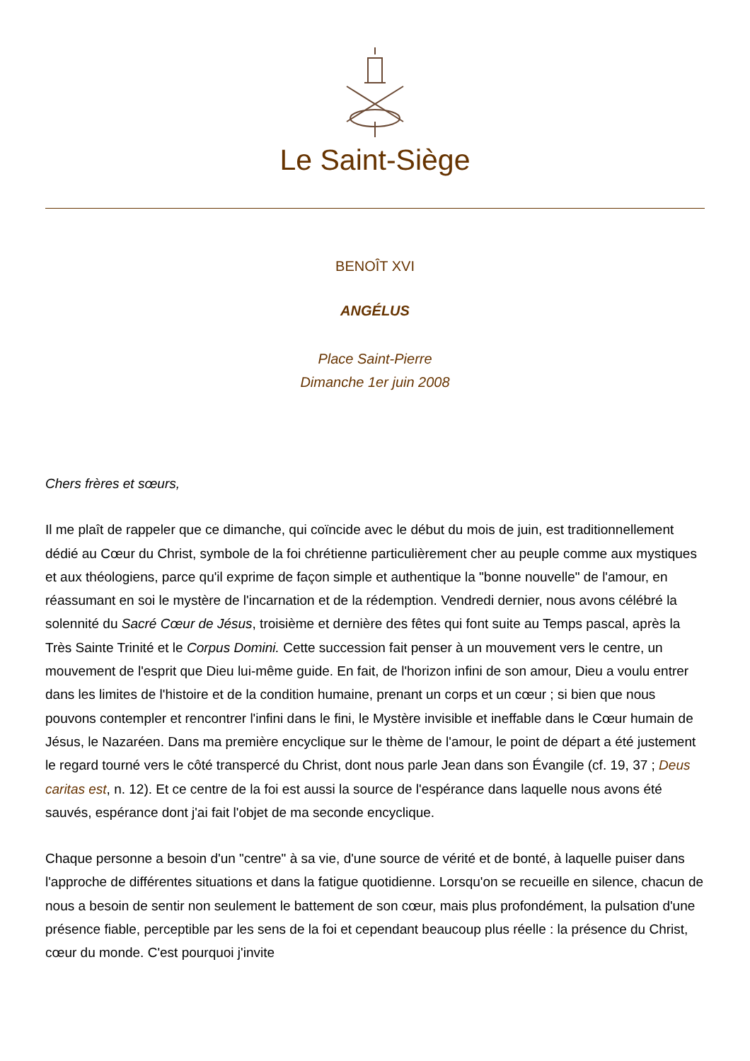Le Saint-Siège
BENOÎT XVI
ANGÉLUS
Place Saint-Pierre
Dimanche 1er juin 2008
Chers frères et sœurs,
Il me plaît de rappeler que ce dimanche, qui coïncide avec le début du mois de juin, est traditionnellement dédié au Cœur du Christ, symbole de la foi chrétienne particulièrement cher au peuple comme aux mystiques et aux théologiens, parce qu'il exprime de façon simple et authentique la "bonne nouvelle" de l'amour, en réassumant en soi le mystère de l'incarnation et de la rédemption. Vendredi dernier, nous avons célébré la solennité du Sacré Cœur de Jésus, troisième et dernière des fêtes qui font suite au Temps pascal, après la Très Sainte Trinité et le Corpus Domini. Cette succession fait penser à un mouvement vers le centre, un mouvement de l'esprit que Dieu lui-même guide. En fait, de l'horizon infini de son amour, Dieu a voulu entrer dans les limites de l'histoire et de la condition humaine, prenant un corps et un cœur ; si bien que nous pouvons contempler et rencontrer l'infini dans le fini, le Mystère invisible et ineffable dans le Cœur humain de Jésus, le Nazaréen. Dans ma première encyclique sur le thème de l'amour, le point de départ a été justement le regard tourné vers le côté transpercé du Christ, dont nous parle Jean dans son Évangile (cf. 19, 37 ; Deus caritas est, n. 12). Et ce centre de la foi est aussi la source de l'espérance dans laquelle nous avons été sauvés, espérance dont j'ai fait l'objet de ma seconde encyclique.
Chaque personne a besoin d'un "centre" à sa vie, d'une source de vérité et de bonté, à laquelle puiser dans l'approche de différentes situations et dans la fatigue quotidienne. Lorsqu'on se recueille en silence, chacun de nous a besoin de sentir non seulement le battement de son cœur, mais plus profondément, la pulsation d'une présence fiable, perceptible par les sens de la foi et cependant beaucoup plus réelle : la présence du Christ, cœur du monde. C'est pourquoi j'invite